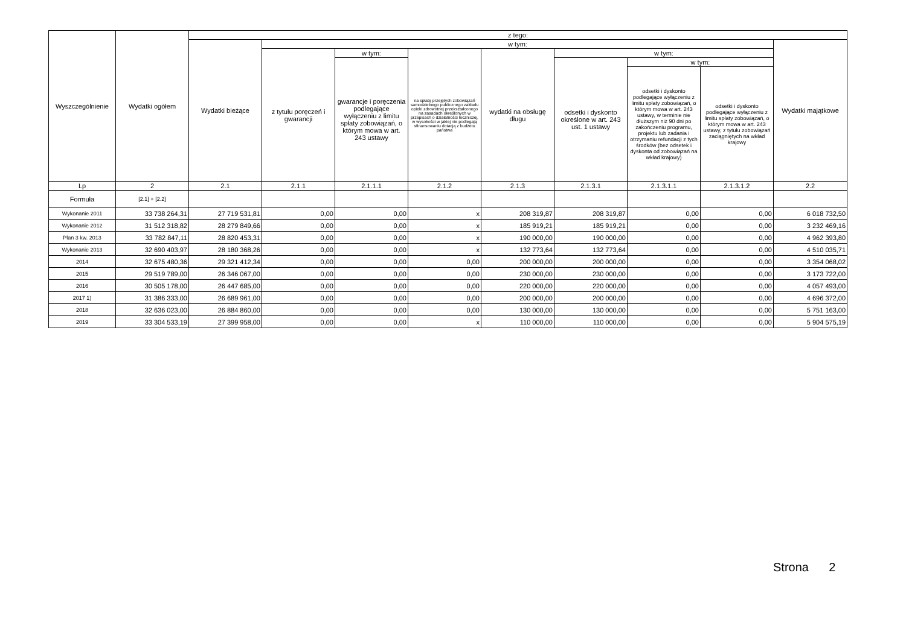| Wyszczególnienie | Wydatki ogółem | z tego: | | | | | | | | |
| --- | --- | --- | --- | --- | --- | --- | --- | --- | --- | --- |
| | | Wydatki bieżące | w tym: | | | | | | | Wydatki majątkowe |
| | | | z tytułu poręczeń i gwarancji | w tym: | na spłatę przejętych zobowiązań samodzielnego publicznego zakładu opieki zdrowotnej przekształconego na zasadach określonych w przepisach o działalności leczniczej, w wysokości w jakiej nie podlegają sfinansowaniu dotacją z budżetu państwa | wydatki na obsługę długu | w tym: | | | |
| | | | | gwarancje i poręczenia podlegające wyłączeniu z limitu spłaty zobowiązań, o którym mowa w art. 243 ustawy | | | odsetki i dyskonto określone w art. 243 ust. 1 ustawy | w tym: | | |
| | | | | | | | | odsetki i dyskonto podlegające wyłączeniu z limitu spłaty zobowiązań, o którym mowa w art. 243 ustawy, w terminie nie dłuższym niż 90 dni po zakończeniu programu, projektu lub zadania i otrzymaniu refundacji z tych środków (bez odsetek i dyskonta od zobowiązań na wkład krajowy) | odsetki i dyskonto podlegające wyłączeniu z limitu spłaty zobowiązań, o którym mowa w art. 243 ustawy, z tytułu zobowiązań zaciągniętych na wkład krajowy | |
| Lp | 2 | 2.1 | 2.1.1 | 2.1.1.1 | 2.1.2 | 2.1.3 | 2.1.3.1 | 2.1.3.1.1 | 2.1.3.1.2 | 2.2 |
| Formuła | [2.1] + [2.2] | | | | | | | | | |
| Wykonanie 2011 | 33 738 264,31 | 27 719 531,81 | 0,00 | 0,00 | x | 208 319,87 | 208 319,87 | 0,00 | 0,00 | 6 018 732,50 |
| Wykonanie 2012 | 31 512 318,82 | 28 279 849,66 | 0,00 | 0,00 | x | 185 919,21 | 185 919,21 | 0,00 | 0,00 | 3 232 469,16 |
| Plan 3 kw. 2013 | 33 782 847,11 | 28 820 453,31 | 0,00 | 0,00 | x | 190 000,00 | 190 000,00 | 0,00 | 0,00 | 4 962 393,80 |
| Wykonanie 2013 | 32 690 403,97 | 28 180 368,26 | 0,00 | 0,00 | x | 132 773,64 | 132 773,64 | 0,00 | 0,00 | 4 510 035,71 |
| 2014 | 32 675 480,36 | 29 321 412,34 | 0,00 | 0,00 | 0,00 | 200 000,00 | 200 000,00 | 0,00 | 0,00 | 3 354 068,02 |
| 2015 | 29 519 789,00 | 26 346 067,00 | 0,00 | 0,00 | 0,00 | 230 000,00 | 230 000,00 | 0,00 | 0,00 | 3 173 722,00 |
| 2016 | 30 505 178,00 | 26 447 685,00 | 0,00 | 0,00 | 0,00 | 220 000,00 | 220 000,00 | 0,00 | 0,00 | 4 057 493,00 |
| 2017 1) | 31 386 333,00 | 26 689 961,00 | 0,00 | 0,00 | 0,00 | 200 000,00 | 200 000,00 | 0,00 | 0,00 | 4 696 372,00 |
| 2018 | 32 636 023,00 | 26 884 860,00 | 0,00 | 0,00 | 0,00 | 130 000,00 | 130 000,00 | 0,00 | 0,00 | 5 751 163,00 |
| 2019 | 33 304 533,19 | 27 399 958,00 | 0,00 | 0,00 | x | 110 000,00 | 110 000,00 | 0,00 | 0,00 | 5 904 575,19 |
Strona 2